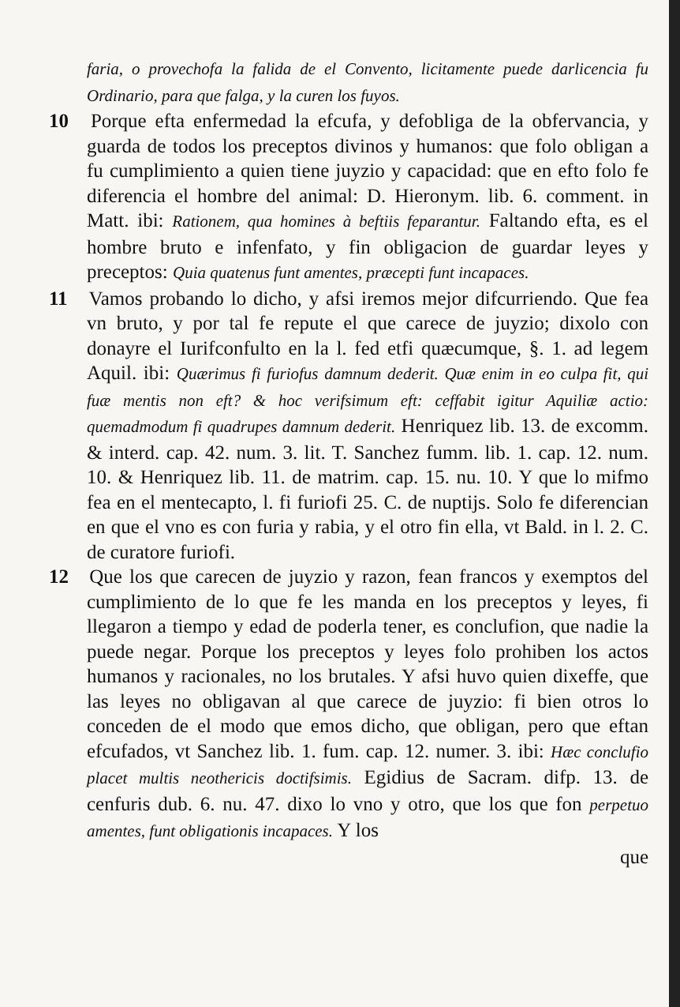faria, o provechofa la falida de el Convento, licitamente puede darlicencia fu Ordinario, para que falga, y la curen los fuyos.
10 Porque efta enfermedad la efcufa, y defobliga de la obfervancia, y guarda de todos los preceptos divinos y humanos: que folo obligan a fu cumplimiento a quien tiene juyzio y capacidad: que en efto folo fe diferencia el hombre del animal: D. Hieronym. lib. 6. comment. in Matt. ibi: Rationem, qua homines à beftiis feparantur. Faltando efta, es el hombre bruto e infenfato, y fin obligacion de guardar leyes y preceptos: Quia quatenus funt amentes, præcepti funt incapaces.
11 Vamos probando lo dicho, y afsi iremos mejor difcurriendo. Que fea vn bruto, y por tal fe repute el que carece de juyzio; dixolo con donayre el Iurifconfulto en la l. fed etfi quæcumque, §. 1. ad legem Aquil. ibi: Quærimus fi furiofus damnum dederit. Quæ enim in eo culpa fit, qui fuæ mentis non eft? & hoc verifsimum eft: ceffabit igitur Aquiliæ actio: quemadmodum fi quadrupes damnum dederit. Henriquez lib. 13. de excomm. & interd. cap. 42. num. 3. lit. T. Sanchez fumm. lib. 1. cap. 12. num. 10. & Henriquez lib. 11. de matrim. cap. 15. nu. 10. Y que lo mifmo fea en el mentecapto, l. fi furiofi 25. C. de nuptijs. Solo fe diferencian en que el vno es con furia y rabia, y el otro fin ella, vt Bald. in l. 2. C. de curatore furiofi.
12 Que los que carecen de juyzio y razon, fean francos y exemptos del cumplimiento de lo que fe les manda en los preceptos y leyes, fi llegaron a tiempo y edad de poderla tener, es conclufion, que nadie la puede negar. Porque los preceptos y leyes folo prohiben los actos humanos y racionales, no los brutales. Y afsi huvo quien dixeffe, que las leyes no obligavan al que carece de juyzio: fi bien otros lo conceden de el modo que emos dicho, que obligan, pero que eftan efcufados, vt Sanchez lib. 1. fum. cap. 12. numer. 3. ibi: Hæc conclufio placet multis neothericis doctifsimis. Egidius de Sacram. difp. 13. de cenfuris dub. 6. nu. 47. dixo lo vno y otro, que los que fon perpetuo amentes, funt obligationis incapaces. Y los
que